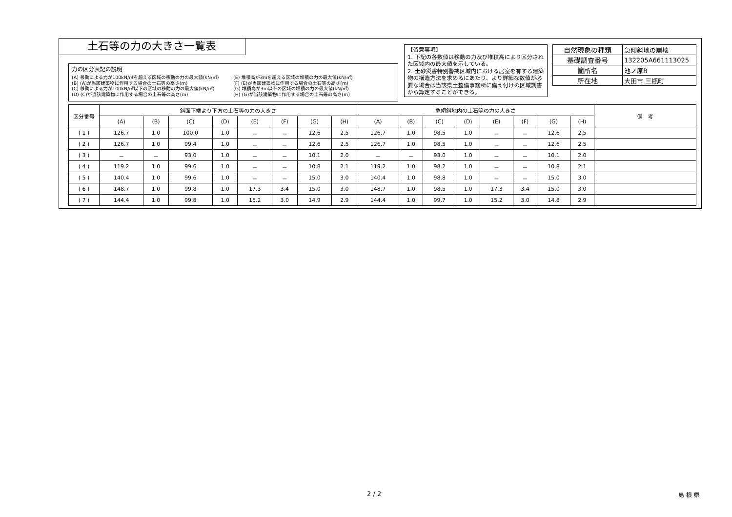土石等の力の大きさ一覧表
力の区分表記の説明
(A) 移動による力が100kN/㎡を超える区域の移動の力の最大値(kN/㎡)
(B) (A)が当該建築物に作用する場合の土石等の高さ(m)
(C) 移動による力が100kN/㎡以下の区域の移動の力の最大値(kN/㎡)
(D) (C)が当該建築物に作用する場合の土石等の高さ(m)
(E) 堆積高が3mを超える区域の堆積の力の最大値(kN/㎡)
(F) (E)が当該建築物に作用する場合の土石等の高さ(m)
(G) 堆積高が3m以下の区域の堆積の力の最大値(kN/㎡)
(H) (G)が当該建築物に作用する場合の土石等の高さ(m)
【留意事項】
1. 下記の各数値は移動の力及び堆積高により区分された区域内の最大値を示している。
2. 土砂災害特別警戒区域内における居室を有する建築物の構造方法を求めるにあたり、より詳細な数値が必要な場合は当該県土整備事務所に備え付けの区域調書から算定することができる。
| 自然現象の種類 | 急傾斜地の崩壊 |
| 基礎調査番号 | 132205A661113025 |
| 箇所名 | 池ノ原B |
| 所在地 | 大田市 三瓶町 |
| 区分番号 | 斜面下端より下方の土石等の力の大きさ | | | | | | | | 急傾斜地内の土石等の力の大きさ | | | | | | | | 備 考 |
| --- | --- | --- | --- | --- | --- | --- | --- | --- | --- | --- | --- | --- | --- | --- | --- | --- | --- |
| | (A) | (B) | (C) | (D) | (E) | (F) | (G) | (H) | (A) | (B) | (C) | (D) | (E) | (F) | (G) | (H) | |
| ( 1 ) | 126.7 | 1.0 | 100.0 | 1.0 | － | － | 12.6 | 2.5 | 126.7 | 1.0 | 98.5 | 1.0 | － | － | 12.6 | 2.5 | |
| ( 2 ) | 126.7 | 1.0 | 99.4 | 1.0 | － | － | 12.6 | 2.5 | 126.7 | 1.0 | 98.5 | 1.0 | － | － | 12.6 | 2.5 | |
| ( 3 ) | － | － | 93.0 | 1.0 | － | － | 10.1 | 2.0 | － | － | 93.0 | 1.0 | － | － | 10.1 | 2.0 | |
| ( 4 ) | 119.2 | 1.0 | 99.6 | 1.0 | － | － | 10.8 | 2.1 | 119.2 | 1.0 | 98.2 | 1.0 | － | － | 10.8 | 2.1 | |
| ( 5 ) | 140.4 | 1.0 | 99.6 | 1.0 | － | － | 15.0 | 3.0 | 140.4 | 1.0 | 98.8 | 1.0 | － | － | 15.0 | 3.0 | |
| ( 6 ) | 148.7 | 1.0 | 99.8 | 1.0 | 17.3 | 3.4 | 15.0 | 3.0 | 148.7 | 1.0 | 98.5 | 1.0 | 17.3 | 3.4 | 15.0 | 3.0 | |
| ( 7 ) | 144.4 | 1.0 | 99.8 | 1.0 | 15.2 | 3.0 | 14.9 | 2.9 | 144.4 | 1.0 | 99.7 | 1.0 | 15.2 | 3.0 | 14.8 | 2.9 | |
2 / 2 島 根 県